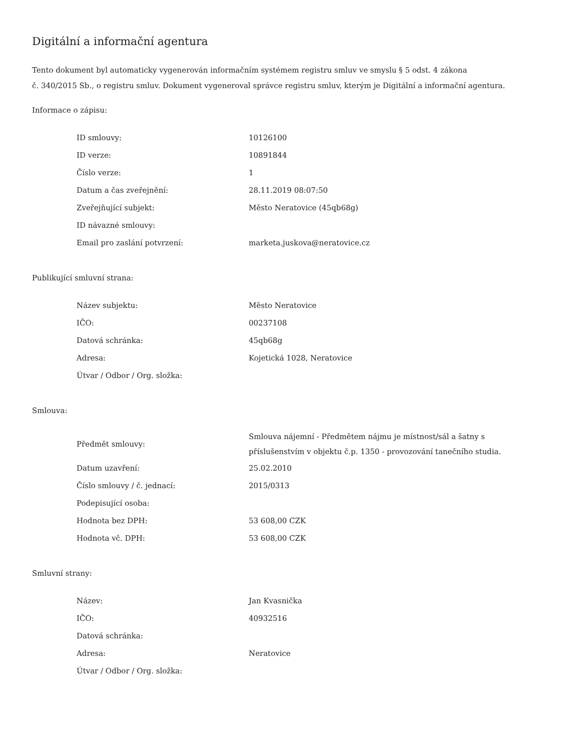Digitální a informační agentura
Tento dokument byl automaticky vygenerován informačním systémem registru smluv ve smyslu § 5 odst. 4 zákona
č. 340/2015 Sb., o registru smluv. Dokument vygeneroval správce registru smluv, kterým je Digitální a informační agentura.
Informace o zápisu:
| ID smlouvy: | 10126100 |
| ID verze: | 10891844 |
| Číslo verze: | 1 |
| Datum a čas zveřejnění: | 28.11.2019 08:07:50 |
| Zveřejňující subjekt: | Město Neratovice (45qb68g) |
| ID návazné smlouvy: | |
| Email pro zaslání potvrzení: | marketa.juskova@neratovice.cz |
Publikující smluvní strana:
| Název subjektu: | Město Neratovice |
| IČO: | 00237108 |
| Datová schránka: | 45qb68g |
| Adresa: | Kojetická 1028, Neratovice |
| Útvar / Odbor / Org. složka: | |
Smlouva:
| Předmět smlouvy: | Smlouva nájemní - Předmětem nájmu je místnost/sál a šatny s příslušenstvím v objektu č.p. 1350 - provozování tanečního studia. |
| Datum uzavření: | 25.02.2010 |
| Číslo smlouvy / č. jednací: | 2015/0313 |
| Podepisující osoba: | |
| Hodnota bez DPH: | 53 608,00 CZK |
| Hodnota vč. DPH: | 53 608,00 CZK |
Smluvní strany:
| Název: | Jan Kvasnička |
| IČO: | 40932516 |
| Datová schránka: | |
| Adresa: | Neratovice |
| Útvar / Odbor / Org. složka: | |